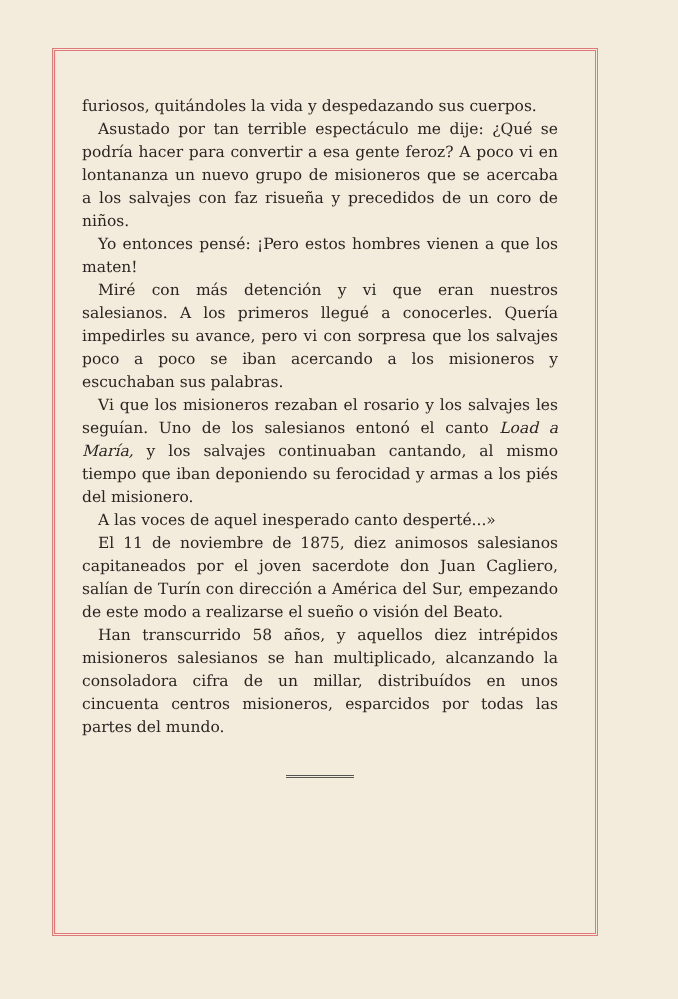furiosos, quitándoles la vida y despedazando sus cuerpos.
Asustado por tan terrible espectáculo me dije: ¿Qué se podría hacer para convertir a esa gente feroz? A poco vi en lontananza un nuevo grupo de misioneros que se acercaba a los salvajes con faz risueña y precedidos de un coro de niños.
Yo entonces pensé: ¡Pero estos hombres vienen a que los maten!
Miré con más detención y vi que eran nuestros salesianos. A los primeros llegué a conocerles. Quería impedirles su avance, pero vi con sorpresa que los salvajes poco a poco se iban acercando a los misioneros y escuchaban sus palabras.
Vi que los misioneros rezaban el rosario y los salvajes les seguían. Uno de los salesianos entonó el canto Load a María, y los salvajes continuaban cantando, al mismo tiempo que iban deponiendo su ferocidad y armas a los piés del misionero.
A las voces de aquel inesperado canto desperté...»
El 11 de noviembre de 1875, diez animosos salesianos capitaneados por el joven sacerdote don Juan Cagliero, salían de Turín con dirección a América del Sur, empezando de este modo a realizarse el sueño o visión del Beato.
Han transcurrido 58 años, y aquellos diez intrépidos misioneros salesianos se han multiplicado, alcanzando la consoladora cifra de un millar, distribuídos en unos cincuenta centros misioneros, esparcidos por todas las partes del mundo.